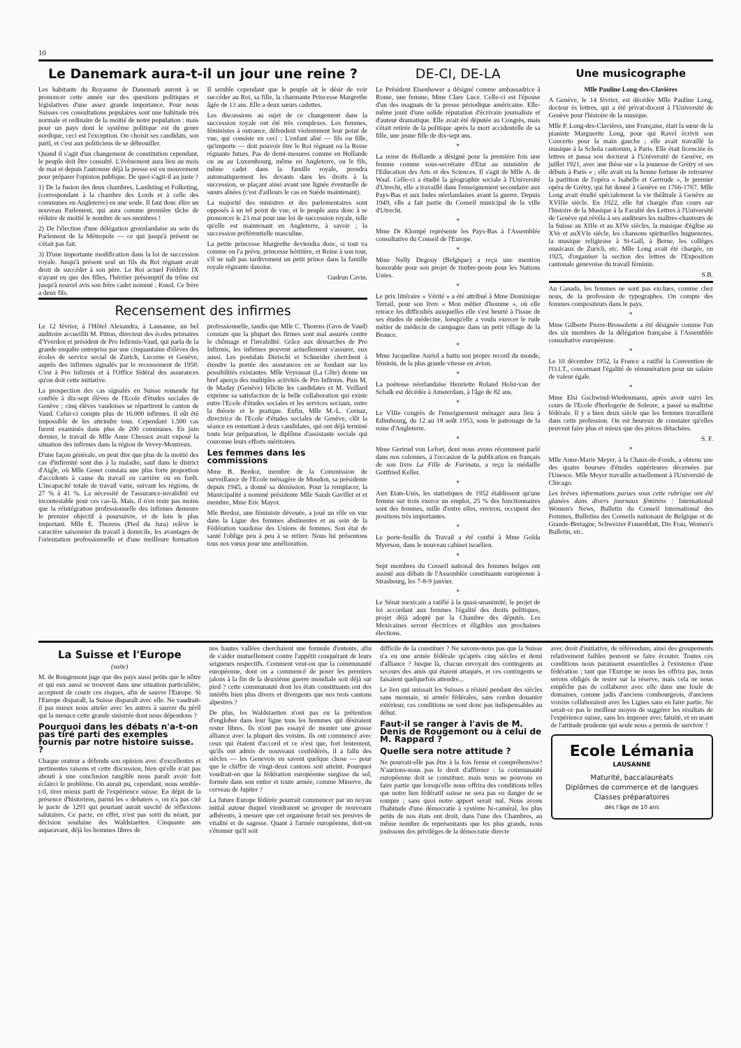10
Le Danemark aura-t-il un jour une reine ?
Les habitants du Royaume de Danemark auront à se prononcer cette année sur des questions politiques et législatives d'une assez grande importance. Pour nous Suisses ces consultations populaires sont une habitude très normale et ordinaire de la moitié de notre population : mais pour un pays dont le système politique est du genre nordique, ceci est l'exception. On choisit ses candidats, son parti, et c'est aux politiciens de se débrouiller.
Quand il s'agit d'un changement de constitution cependant, le peuple doit être consulté. L'évènement aura lieu au mois de mai et depuis l'automne déjà la presse est en mouvement pour préparer l'opinion publique. De quoi s'agit-il au juste ?
1) De la fusion des deux chambres, Landsting et Folketing, (correspondant à la chambre des Lords et à celle des communes en Angleterre) en une seule. Il faut donc élire un nouveau Parlement, qui aura comme première tâche de réduire de moitié le nombre de ses membres !
2) De l'élection d'une délégation groenlandaise au sein du Parlement de la Métropole — ce qui jusqu'à présent ne s'était pas fait.
3) D'une importante modification dans la loi de succession royale. Jusqu'à présent seul un fils du Roi règnant avait droit de succéder à son père. Le Roi actuel Frédéric IX n'ayant eu que des filles, l'héritier présomptif du trône est jusqu'à nouvel avis son frère cadet nommé : Knud. Ce frère a deux fils.
Il semble cependant que le peuple ait le désir de voir succéder au Roi, sa fille, la charmante Princesse Margrethe âgée de 13 ans. Elle a deux sœurs cadettes.
Les discussions au sujet de ce changement dans la succession royale ont été très complexes. Les femmes, féministes à outrance, défendent violemment leur point de vue, qui consiste en ceci : L'enfant aîné — fils ou fille, qu'importe — doit pouvoir être le Roi règnant ou la Reine régnante futurs. Pas de demi-mesures comme en Hollande ou au au Luxembourg, même en Angleterre, ou le fils, même cadet dans la famille royale, prendra automatiquement les devants dans les droits à la succession, se plaçant ainsi avant une lignée éventuelle de sœurs aînées (c'est d'ailleurs le cas en Suède maintenant).
La majorité des ministres et des parlementaires sont opposés à un tel point de vue, et le peuple aura donc à se prononcer le 23 mai pour une loi de succession royale, telle qu'elle est maintenant en Angleterre, à savoir ; la succession préférentielle masculine.
La petite princesse Margrethe deviendra donc, si tout va comme on l'a prévu, princesse héritière, et Reine à son tour, s'il ne naît pas tardivement un petit prince dans la famille royale règnante danoise.
Gudrun Cavin.
Recensement des infirmes
Le 12 février, à l'Hôtel Alexandra, à Lausanne, un bel auditoire accueillit M. Pitton, directeur des écoles primaires d'Yverdon et président de Pro Infirmis-Vaud, qui parla de la grande enquête entreprise par une cinquantaine d'élèves des écoles de service social de Zurich, Lucerne et Genève, auprès des infirmes signalés par le recensement de 1950. C'est à Pro Infirmis et à l'Office fédéral des assurances qu'on doit cette initiative.
La prospection des cas signalés en Suisse romande fut confiée à dix-sept élèves de l'Ecole d'études sociales de Genève ; cinq élèves vaudoises se répartirent le canton de Vaud. Celui-ci compte plus de 16.000 infirmes. Il eût été impossible de les atteindre tous. Cependant 1.500 cas furent examinés dans plus de 200 communes. En juin dernier, le travail de Mlle Anne Chessex avait exposé la situation des infirmes dans la région de Vevey-Montreux.
D'une façon générale, on peut dire que plus de la moitié des cas d'infirmité sont dus à la maladie, sauf dans le district d'Aigle, où Mlle Genet constata une plus forte proportion d'accidents à cause du travail en carrière ou en forêt. L'incapacité totale de travail varie, suivant les régions, de 27 % à 41 %. La nécessité de l'assurance-invalidité est incontestable pour ces cas-là. Mais, il n'en reste pas moins que la réintégration professionnelle des infirmes demeure le premier objectif à poursuivre, et de loin le plus important. Mlle E. Thorens (Pied du Jura) relève le caractère saisonnier du travail à domicile, les avantages de l'orientation professionnelle et d'une meilleure formation professionnelle, tandis que Mlle C. Thorens (Gros de Vaud) constate que la plupart des firmes sont mal assurés contre le chômage et l'invalidité. Grâce aux démarches de Pro Infirmis, les infirmes peuvent actuellement s'assurer, eux aussi. Les postulats Dietschi et Schneider cherchent à étendre la portée des assurances en se fondant sur les possibilités existantes. Mlle Veyrassat (La Côte) donne un bref aperçu des multiples activités de Pro Infirmis. Puis M. de Maday (Genève) félicite les candidates et M. Veillard exprime sa satisfaction de la belle collaboration qui existe entre l'Ecole d'études sociales et les services sociaux, entre la théorie et le pratique. Enfin, Mlle M.-L. Cornaz, directrice de l'Ecole d'études sociales de Genève, clôt la séance en remettant à deux candidates, qui ont déjà terminé toute leur préparation, le diplôme d'assistante sociale qui couronne leurs efforts méritoires.
Les femmes dans les commissions
Mme B. Berdoz, membre de la Commission de surveillance de l'Ecole ménagère de Moudon, sa présidente depuis 1945, a donné sa démission. Pour la remplacer, la Municipalité a nommé présidente Mlle Sarah Gavillet et et membre, Mme Eric Mayor.
Mle Berdoz, une féministe dévouée, a joué un rôle en vue dans la Ligue des femmes abstinentes et au sein de la Fédération vaudoise des Unions de femmes. Son état de santé l'oblige peu à peu à se retirer. Nous lui présentons tous nos vœux pour une amélioration.
DE-CI, DE-LA
Le Président Eisenhower a désigné comme ambassadrice à Rome, une femme, Mme Clare Luce. Celle-ci est l'épouse d'un des magnats de la presse périodique américaine. Elle-même jouit d'une solide réputation d'écrivain journaliste et d'auteur dramatique. Elle avait été députée au Congrès, mais s'était retirée de la politique après la mort accidentelle de sa fille, une jeune fille de dix-sept ans.
*
La reine de Hollande a désigné pour la première fois une femme comme sous-secrétaire d'Etat au ministère de l'Education des Arts et des Sciences. Il s'agit de Mlle A. de Waal. Celle-ci a étudié la géographie sociale à l'Université d'Utrecht, elle a travaillé dans l'enseignement secondaire aux Pays-Bas et aux Indes néerlandaises avant la guerre. Depuis 1949, elle a fait partie du Conseil municipal de la ville d'Utrecht.
*
Mme Dr Klompé représente les Pays-Bas à l'Assemblée consultative du Conseil de l'Europe.
*
Mme Nelly Degouy (Belgique) a reçu une mention honorable pour son projet de timbre-poste pour les Nations Unies.
*
Le prix littéraire « Vérité » a été attribué à Mme Dominique Terrail, pour son livre « Mon métier d'homme », où elle retrace les difficultés auxquelles elle s'est heurté à l'issue de ses études de médecine, lorsqu'elle a voulu exercer le rude métier de médecin de campagne dans un petit village de la Beauce.
*
Mme Jacqueline Auriol a battu son propre record du monde, féminin, de la plus grande vitesse en avion.
*
La poétesse néerlandaise Henriette Roland Holst-van der Schalk est décédée à Amsterdam, à l'âge de 82 ans.
*
Le VIIIe congrès de l'enseignement ménager aura lieu à Edimbourg, du 12 au 18 août 1953, sous le patronage de la reine d'Angleterre.
*
Mme Gertrud von Lefort, dont nous avons récemment parlé dans nos colonnes, à l'occasion de la publication en français de son livre La Fille de Farinata, a reçu la médaille Gottfried Keller.
*
Aux Etats-Unis, les statistiques de 1952 établissent qu'une femme sur trois exerce un emploi, 25 % des fonctionnaires sont des femmes, mille d'entre elles, environ, occupent des positions très importantes.
*
Le porte-feuille du Travail a été confié à Mme Golda Myerson, dans le nouveau cabinet israélien.
*
Sept membres du Conseil national des femmes belges ont assisté aux débats de l'Assemblée constituante européenne à Strasbourg, les 7-8-9 janvier.
*
Le Sénat mexicain a ratifié à la quasi-unanimité, le projet de loi accordant aux femmes l'égalité des droits politiques, projet déjà adopté par la Chambre des députés. Les Mexicaines seront électrices et éligibles aux prochaines élections.
Une musicographe
Mlle Pauline Long-des-Clavières
A Genève, le 14 février, est décédée Mlle Pauline Long, docteur ès lettres, qui a été privat-docent à l'Université de Genève pour l'histoire de la musique.
Mlle P. Long-des-Clavières, une Française, était la sœur de la pianiste Marguerite Long, pour qui Ravel écrivit son Concerto pour la main gauche ; elle avait travaillé la musique à la Schola cantorum, à Paris. Elle était licenciée ès lettres et passa son doctorat à l'Université de Genève, en juillet 1921, avec une thèse sur « la jeunesse de Grétry et ses débuts à Paris » ; elle avait eu la bonne fortune de retrouver la partition de l'opéra « Isabelle et Gertrude », le premier opéra de Grétry, qui fut donné à Genève en 1766-1767. Mlle Long avait étudié spécialement la vie théâtrale à Genève au XVIIIe siècle. En 1922, elle fut chargée d'un cours sur l'histoire de la Musique à la Faculté des Lettres à l'Université de Genève qui révéla à ses auditeurs les maîtres-chanteurs de la Suisse au XIIIe et au XIVe siècles, la musique d'église au XVe et auXVIe siècle, les chansons spirituelles huguenotes, la musique religieuse à St-Gall, à Berne, les collèges musicaux de Zurich, etc. Mlle Long avait été chargée, en 1925, d'organiser la section des lettres de l'Exposition cantonale genevoise du travail féminin.
S.B.
Au Canada, les femmes ne sont pas exclues, comme chez nous, de la profession de typographes. On compte des femmes compositeurs dans le pays.
*
Mme Gilberte Pierre-Brossolette a été désignée comme l'un des six membres de la délégation française à l'Assemblée consultative européenne.
*
Le 10 décembre 1952, la France a ratifié la Convention de l'O.I.T., concernant l'égalité de rémunération pour un salaire de valeur égale.
*
Mme Elsi Gschwind-Wiedenmann, après avoir suivi les cours de l'Ecole d'horlogerie de Soleure, a passé sa maîtrise fédérale. Il y a bien deux siècle que les femmes travaillent dans cette profession. On est heureux de constater qu'elles peuvent faire plus et mieux que des pièces détachées.
S. F.
*
Mlle Anne-Marie Meyer, à la Chaux-de-Fonds, a obtenu une des quatre bourses d'études supérieures décernées par l'Unesco. Mlle Meyer travaille actuellement à l'Université de Chicago.
Les brèves informations parues sous cette rubrique ont été glanées dans divers journaux féminins : International Women's News, Bulletin du Conseil International des Femmes, Bulletins des Conseils nationaux de Belgique et de Grande-Bretagne, Schweizer Frauenblatt, Die Frau, Women's Bulletin, etc.
La Suisse et l'Europe
(suite)
M. de Rougemont juge que des pays aussi petits que le nôtre et qui eux aussi se trouvent dans une situation particulière, acceptent de courir ces risques, afin de sauver l'Europe. Si l'Europe disparaît, la Suisse disparaît avec elle. Ne vaudrait-il pas mieux nous atteler avec les autres à sauver du péril qui la menace cette grande sinistrée dont nous dépendons ?
Pourquoi dans les débats n'a-t-on pas tiré parti des exemples fournis par notre histoire suisse. ?
Chaque orateur a défendu son opinion avec d'excellentes et pertinentes raisons et cette discussion, bien qu'elle n'ait pas abouti à une conclusion tangible nous paraît avoir fort éclairci le problème. On aurait pu, cependant, nous semble-t-il, tirer mieux parti de l'expérience suisse. En dépit de la présence d'historiens, parmi les « debaters », on n'a pas cité le pacte de 1291 qui pourtant aurait suscité de réflexions salutaires. Ce pacte, en effet, n'est pas sorti du néant, par décision soudaine des Waldstaetten. Cinquante ans auparavant, déjà les hommes libres de
nos hautes vallées cherchaient une formule d'entente, afin de s'aider mutuellement contre l'appétit conquérant de leurs seigneurs respectifs. Comment veut-on que la communauté européenne, dont on a commencé de poser les premiers jalons à la fin de la deuxième guerre mondiale soit déjà sur pied ? cette communauté dont les états constituants ont des intérêts bien plus divers et divergents que nos trois cantons alpestres ?
De plus, les Waldstaetten n'ont pas eu la prétention d'englober dans leur ligue tous les hommes qui désiraient rester libres. Ils n'ont pas essayé de monter une grosse alliance avec la plupart des voisins. Ils ont commencé avec ceux qui étaient d'accord et ce n'est que, fort lentement, qu'ils ont admis de nouveaux confédérés, il a fallu des siècles — les Genevois en savent quelque chose — pour que le chiffre de vingt-deux cantons soit atteint. Pourquoi voudrait-on que la fédération européenne surgisse du sol, formée dans son entier et toute armée, comme Minerve, du cerveau de Jupiter ?
La future Europe fédérée pourrait commencer par un noyau initial autour duquel viendraient se grouper de nouveaux adhérents, à mesure que cet organisme ferait ses preuves de vitalité et de sagesse. Quant à l'armée européenne, doit-on s'étonner qu'il soit
difficile de la constituer ? Ne savons-nous pas que la Suisse n'a eu une armée fédérale qu'après cinq siècles et demi d'alliance ? Jusque là, chacun envoyait des contingents au secours des amis qui étaient attaqués, et ces contingents se faisaient quelquefois attendre...
Le lien qui unissait les Suisses a résisté pendant des siècles sans monnaie, ni armée fédérales, sans cordon douanier extérieur, ces conditions ne sont donc pas indispensables au début.
Faut-il se ranger à l'avis de M. Denis de Rougemont ou à celui de M. Rappard ?
Quelle sera notre attitude ?
Ne pourrait-elle pas être à la fois ferme et compréhensive? N'aurions-nous pas le droit d'affirmer : la communauté européenne doit se constituer, mais nous ne pouvons en faire partie que lorsqu'elle nous offrira des conditions telles que notre lien fédératif suisse ne sera pas en danger de se rompre ; sans quoi notre apport serait nul. Nous avons l'habitude d'une démocratie à système bi-caméral, les plus petits de nos états ont droit, dans l'une des Chambres, au même nombre de représentants que les plus grands, nous jouissons des privilèges de la démocratie directe
avec droit d'initiative, de référendum, ainsi des groupements relativement faibles peuvent se faire écouter. Toutes ces conditions nous paraissent essentielles à l'existence d'une fédération ; tant que l'Europe ne nous les offrira pas, nous serons obligés de rester sur la réserve, mais cela ne nous empêche pas de collaborer avec elle dans une foule de domaines, comme jadis d'anciens combourgeois, d'anciens voisins collaboraient avec les Ligues sans en faire partie. Ne serait-ce pas le meilleur moyen de suggérer les résultats de l'expérience suisse, sans les imposer avec fatuité, et en usant de l'attitude prudente qui seule nous a permis de survivre ?
Ecole Lémania
LAUSANNE
Maturité, baccalauréats
Diplômes de commerce et de langues
Classes préparatoires
dès l'âge de 10 ans